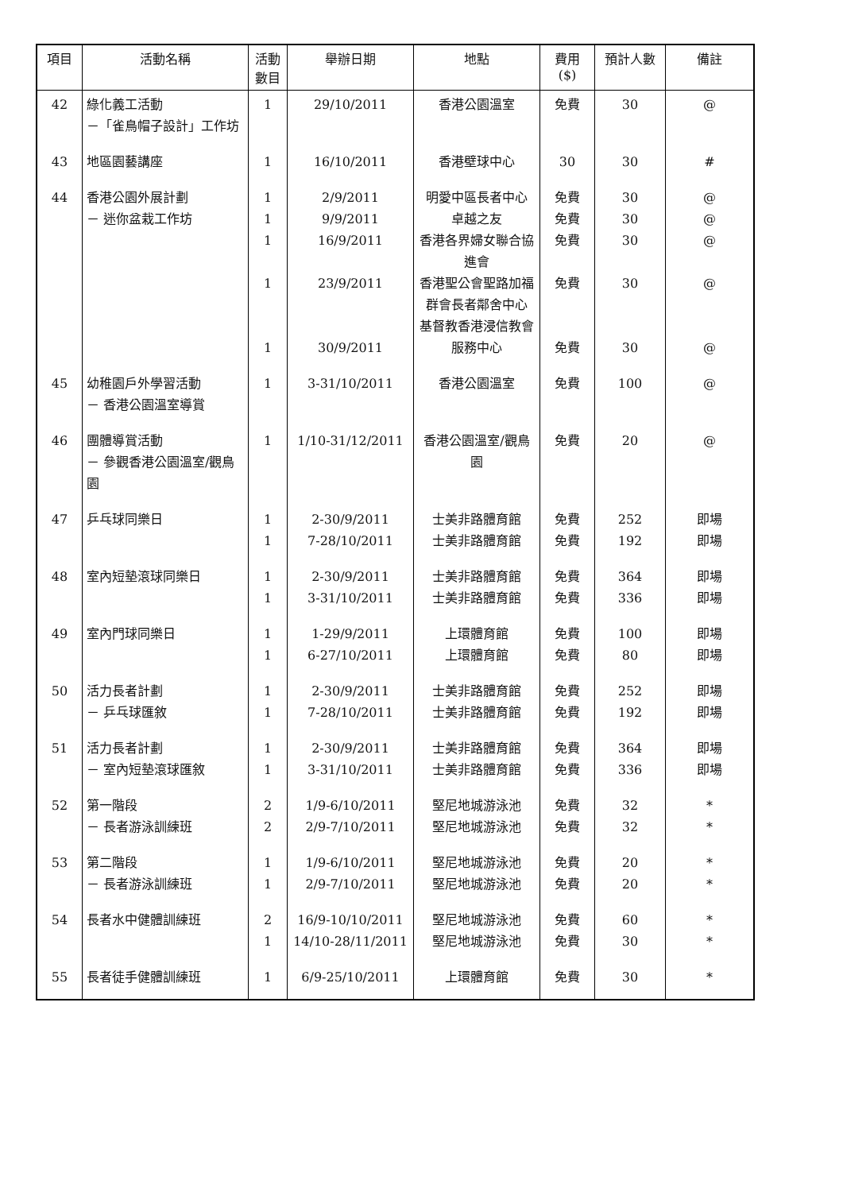| 項目 | 活動名稱 | 活動 數目 | 舉辦日期 | 地點 | 費用 ($) | 預計人數 | 備註 |
| --- | --- | --- | --- | --- | --- | --- | --- |
| 42 | 綠化義工活動 －「雀鳥帽子設計」工作坊 | 1 | 29/10/2011 | 香港公園溫室 | 免費 | 30 | @ |
| 43 | 地區園藝講座 | 1 | 16/10/2011 | 香港壁球中心 | 30 | 30 | # |
| 44 | 香港公園外展計劃 － 迷你盆栽工作坊 | 1 1 1 1 1 | 2/9/2011 9/9/2011 16/9/2011 23/9/2011 30/9/2011 | 明愛中區長者中心 卓越之友 香港各界婦女聯合協進會 香港聖公會聖路加福群會長者鄰舍中心 基督教香港浸信教會服務中心 | 免費 免費 免費 免費 免費 | 30 30 30 30 30 | @ @ @ @ @ |
| 45 | 幼稚園戶外學習活動 － 香港公園溫室導賞 | 1 | 3-31/10/2011 | 香港公園溫室 | 免費 | 100 | @ |
| 46 | 團體導賞活動 － 參觀香港公園溫室/觀鳥園 | 1 | 1/10-31/12/2011 | 香港公園溫室/觀鳥園 | 免費 | 20 | @ |
| 47 | 乒乓球同樂日 | 1 1 | 2-30/9/2011 7-28/10/2011 | 士美非路體育館 士美非路體育館 | 免費 免費 | 252 192 | 即場 即場 |
| 48 | 室內短墊滾球同樂日 | 1 1 | 2-30/9/2011 3-31/10/2011 | 士美非路體育館 士美非路體育館 | 免費 免費 | 364 336 | 即場 即場 |
| 49 | 室內門球同樂日 | 1 1 | 1-29/9/2011 6-27/10/2011 | 上環體育館 上環體育館 | 免費 免費 | 100 80 | 即場 即場 |
| 50 | 活力長者計劃 － 乒乓球匯敘 | 1 1 | 2-30/9/2011 7-28/10/2011 | 士美非路體育館 士美非路體育館 | 免費 免費 | 252 192 | 即場 即場 |
| 51 | 活力長者計劃 － 室內短墊滾球匯敘 | 1 1 | 2-30/9/2011 3-31/10/2011 | 士美非路體育館 士美非路體育館 | 免費 免費 | 364 336 | 即場 即場 |
| 52 | 第一階段 － 長者游泳訓練班 | 2 2 | 1/9-6/10/2011 2/9-7/10/2011 | 堅尼地城游泳池 堅尼地城游泳池 | 免費 免費 | 32 32 | * * |
| 53 | 第二階段 － 長者游泳訓練班 | 1 1 | 1/9-6/10/2011 2/9-7/10/2011 | 堅尼地城游泳池 堅尼地城游泳池 | 免費 免費 | 20 20 | * * |
| 54 | 長者水中健體訓練班 | 2 1 | 16/9-10/10/2011 14/10-28/11/2011 | 堅尼地城游泳池 堅尼地城游泳池 | 免費 免費 | 60 30 | * * |
| 55 | 長者徒手健體訓練班 | 1 | 6/9-25/10/2011 | 上環體育館 | 免費 | 30 | * |